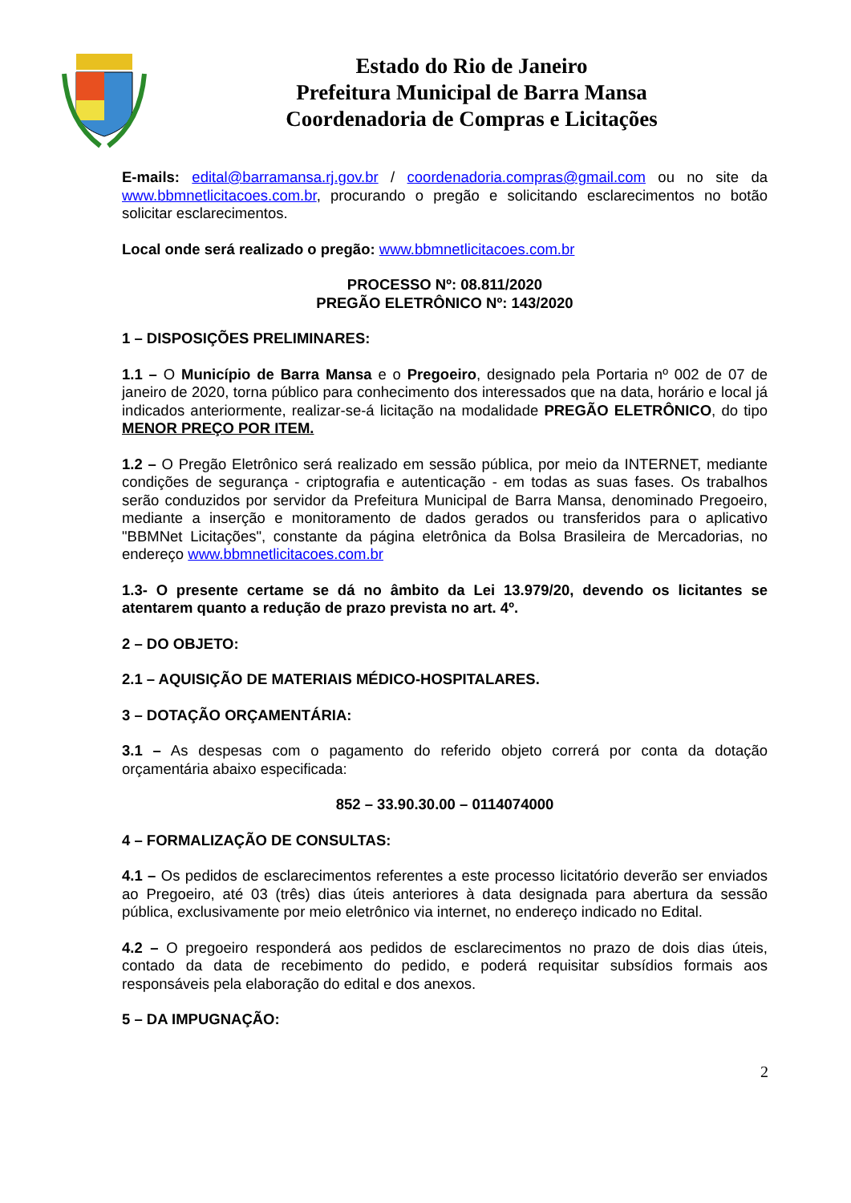Estado do Rio de Janeiro
Prefeitura Municipal de Barra Mansa
Coordenadoria de Compras e Licitações
E-mails: edital@barramansa.rj.gov.br / coordenadoria.compras@gmail.com ou no site da www.bbmnetlicitacoes.com.br, procurando o pregão e solicitando esclarecimentos no botão solicitar esclarecimentos.
Local onde será realizado o pregão: www.bbmnetlicitacoes.com.br
PROCESSO Nº: 08.811/2020
PREGÃO ELETRÔNICO Nº: 143/2020
1 – DISPOSIÇÕES PRELIMINARES:
1.1 – O Município de Barra Mansa e o Pregoeiro, designado pela Portaria nº 002 de 07 de janeiro de 2020, torna público para conhecimento dos interessados que na data, horário e local já indicados anteriormente, realizar-se-á licitação na modalidade PREGÃO ELETRÔNICO, do tipo MENOR PREÇO POR ITEM.
1.2 – O Pregão Eletrônico será realizado em sessão pública, por meio da INTERNET, mediante condições de segurança - criptografia e autenticação - em todas as suas fases. Os trabalhos serão conduzidos por servidor da Prefeitura Municipal de Barra Mansa, denominado Pregoeiro, mediante a inserção e monitoramento de dados gerados ou transferidos para o aplicativo "BBMNet Licitações", constante da página eletrônica da Bolsa Brasileira de Mercadorias, no endereço www.bbmnetlicitacoes.com.br
1.3- O presente certame se dá no âmbito da Lei 13.979/20, devendo os licitantes se atentarem quanto a redução de prazo prevista no art. 4º.
2 – DO OBJETO:
2.1 – AQUISIÇÃO DE MATERIAIS MÉDICO-HOSPITALARES.
3 – DOTAÇÃO ORÇAMENTÁRIA:
3.1 – As despesas com o pagamento do referido objeto correrá por conta da dotação orçamentária abaixo especificada:
852 – 33.90.30.00 – 0114074000
4 – FORMALIZAÇÃO DE CONSULTAS:
4.1 – Os pedidos de esclarecimentos referentes a este processo licitatório deverão ser enviados ao Pregoeiro, até 03 (três) dias úteis anteriores à data designada para abertura da sessão pública, exclusivamente por meio eletrônico via internet, no endereço indicado no Edital.
4.2 – O pregoeiro responderá aos pedidos de esclarecimentos no prazo de dois dias úteis, contado da data de recebimento do pedido, e poderá requisitar subsídios formais aos responsáveis pela elaboração do edital e dos anexos.
5 – DA IMPUGNAÇÃO:
2